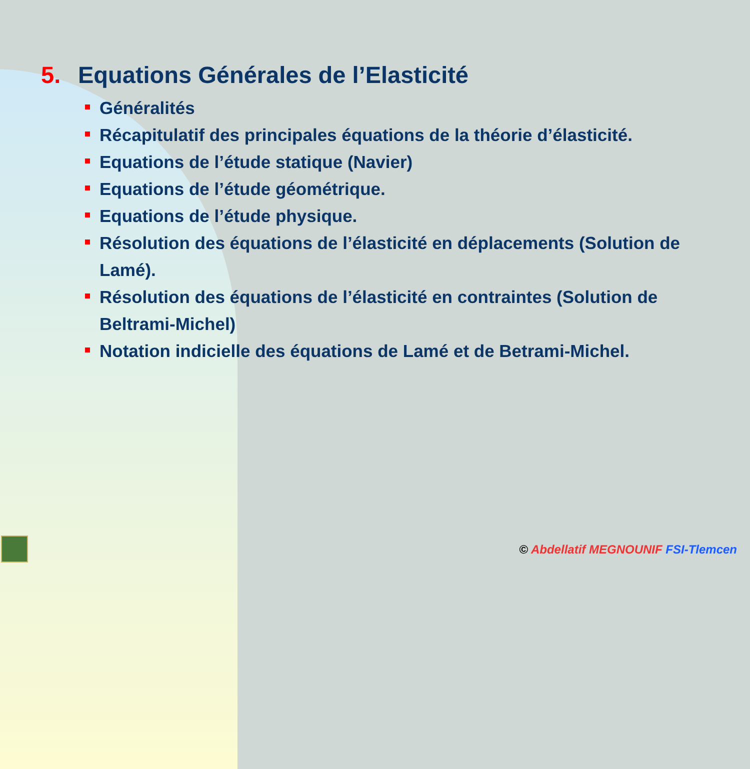5. Equations Générales de l’Elasticité
Généralités
Récapitulatif des principales équations de la théorie d’élasticité.
Equations de l’étude statique (Navier)
Equations de l’étude géométrique.
Equations de l’étude physique.
Résolution des équations de l’élasticité en déplacements (Solution de Lamé).
Résolution des équations de l’élasticité en contraintes (Solution de Beltrami-Michel)
Notation indicielle des équations de Lamé et de Betrami-Michel.
© Abdellatif MEGNOUNIF FSI-Tlemcen